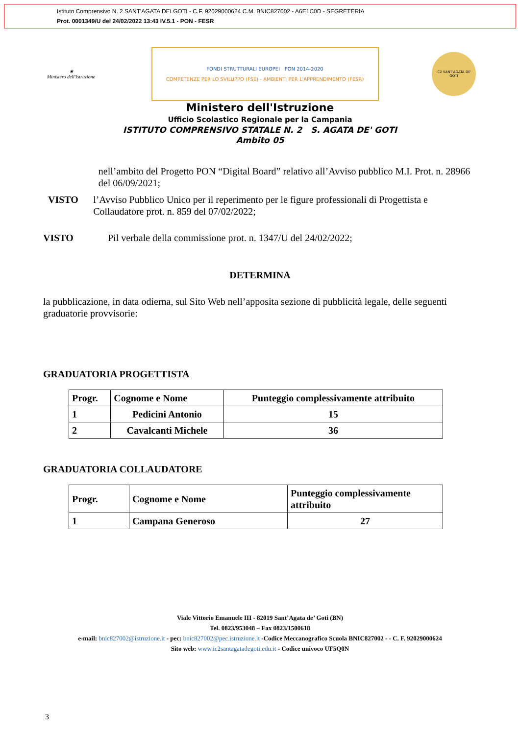Istituto Comprensivo N. 2 SANT'AGATA DEI GOTI - C.F. 92029000624 C.M. BNIC827002 - A6E1C0D - SEGRETERIA
Prot. 0001349/U del 24/02/2022 13:43 IV.5.1 - PON - FESR
★
Ministero dell'Istruzione
FONDI STRUTTURALI EUROPEI PON 2014-2020
COMPETENZE PER LO SVILUPPO (FSE) - AMBIENTI PER L'APPRENDIMENTO (FESR)
IC2 SANT'AGATA DE' GOTI
Ministero dell'Istruzione
Ufficio Scolastico Regionale per la Campania
ISTITUTO COMPRENSIVO STATALE N. 2 S. AGATA DE' GOTI
Ambito 05
nell’ambito del Progetto PON “Digital Board” relativo all’Avviso pubblico M.I. Prot. n. 28966 del 06/09/2021;
VISTO l’Avviso Pubblico Unico per il reperimento per le figure professionali di Progettista e Collaudatore prot. n. 859 del 07/02/2022;
VISTO Pil verbale della commissione prot. n. 1347/U del 24/02/2022;
DETERMINA
la pubblicazione, in data odierna, sul Sito Web nell’apposita sezione di pubblicità legale, delle seguenti graduatorie provvisorie:
GRADUATORIA PROGETTISTA
| Progr. | Cognome e Nome | Punteggio complessivamente attribuito |
| --- | --- | --- |
| 1 | Pedicini Antonio | 15 |
| 2 | Cavalcanti Michele | 36 |
GRADUATORIA COLLAUDATORE
| Progr. | Cognome e Nome | Punteggio complessivamente attribuito |
| --- | --- | --- |
| 1 | Campana Generoso | 27 |
Viale Vittorio Emanuele III - 82019 Sant’Agata de’ Goti (BN)
Tel. 0823/953048 – Fax 0823/1500618
e-mail: bnic827002@istruzione.it - pec: bnic827002@pec.istruzione.it -Codice Meccanografico Scuola BNIC827002 - - C. F. 92029000624
Sito web: www.ic2santagatadegoti.edu.it - Codice univoco UF5Q0N
3